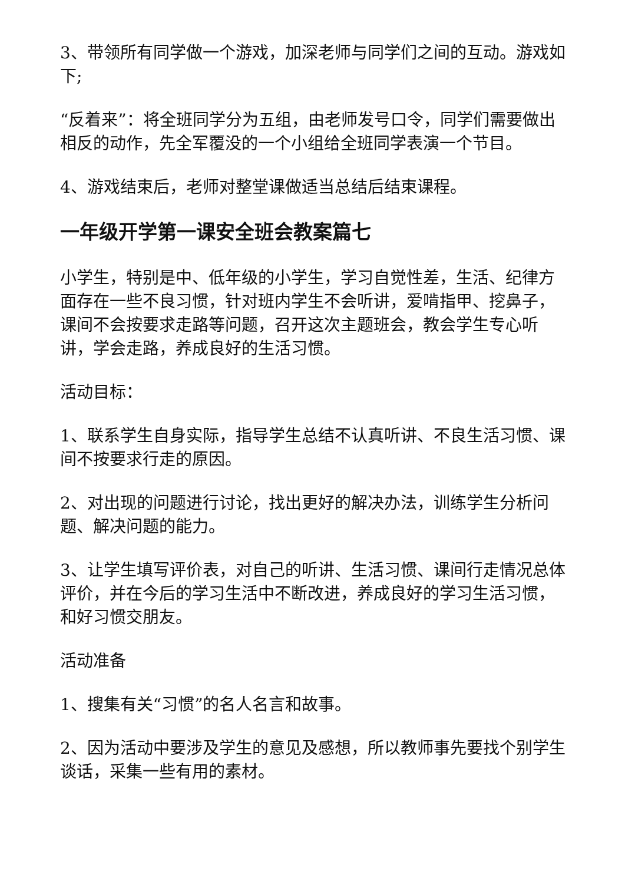3、带领所有同学做一个游戏，加深老师与同学们之间的互动。游戏如下;
“反着来”：将全班同学分为五组，由老师发号口令，同学们需要做出相反的动作，先全军覆没的一个小组给全班同学表演一个节目。
4、游戏结束后，老师对整堂课做适当总结后结束课程。
一年级开学第一课安全班会教案篇七
小学生，特别是中、低年级的小学生，学习自觉性差，生活、纪律方面存在一些不良习惯，针对班内学生不会听讲，爱啃指甲、挖鼻子，课间不会按要求走路等问题，召开这次主题班会，教会学生专心听讲，学会走路，养成良好的生活习惯。
活动目标：
1、联系学生自身实际，指导学生总结不认真听讲、不良生活习惯、课间不按要求行走的原因。
2、对出现的问题进行讨论，找出更好的解决办法，训练学生分析问题、解决问题的能力。
3、让学生填写评价表，对自己的听讲、生活习惯、课间行走情况总体评价，并在今后的学习生活中不断改进，养成良好的学习生活习惯，和好习惯交朋友。
活动准备
1、搜集有关“习惯”的名人名言和故事。
2、因为活动中要涉及学生的意见及感想，所以教师事先要找个别学生谈话，采集一些有用的素材。